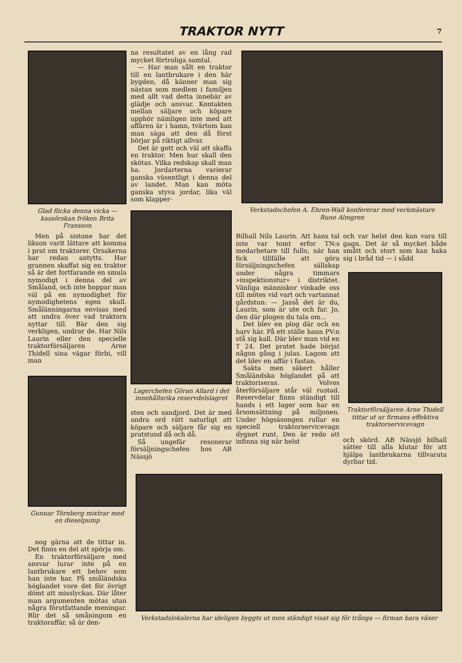TRAKTOR NYTT 7
Glad flicka denna vicka — kassörskan fröken Brita Fransson
Men på sistone har det likson varit lättare att komma i prat om traktorer. Orsakerna har redan antytts. Har grannen skaffat sig en traktor så är det fortfarande en smula nymodigt i denna del av Småland, och inte hoppar man väl på en nymodighet för nymodighetens egen skull. Smålänningarna envisas med att undra över vad traktorn nyttar till. Bär den sig verkligen, undrar de. Har Nils Laurin eller den specielle traktorförsäljaren Arne Thidell sina vägar förbi, vill man
Gunnar Törnberg mixtrar med en dieselpump
nog gärna att de tittar in. Det finns en del att spörja om.
En traktorförsäljare med ansvar lurar inte på en lantbrukare ett behov som han inte har. På småländska höglandet vore det för övrigt dömt att misslyckas. Där låter man argumenten mötas utan några förutfattande meningar. Blir det så småningom en traktoraffär, så är den-
na resultatet av en lång rad mycket förtroliga samtal.
— Har man sålt en traktor till en lantbrukare i den här bygden, då känner man sig nästan som medlem i familjen med allt vad detta innebär av glädje och ansvar. Kontakten mellan säljare och köpare upphör nämligen inte med att affären är i hamn, tvärtom kan man säga att den då först börjar på riktigt allvar.
Det är gott och väl att skaffa en traktor. Men hur skall den skötas. Vilka redskap skall man ha. Jordarterna varierar ganska väsentligt i denna del av landet. Man kan möta ganska styva jordar, lika väl som klapper-
Lagerchefen Göran Allard i det innehållsrika reservdelslagret
sten och sandjord. Det är med andra ord rätt naturligt att köpare och säljare får sig en pratstund då och då.
Så ungefär resonerar försäljningschefen hos AB Nässjö
Verkstadschefen A. Ehren-Wall konfererar med verkmästare Rune Almgren
Bilhall Nils Laurin. Att hans tal inte var tomt erfor TN:s medarbetare till fullo, när han fick tillfälle att göra försäljningschefen sällskap under några timmars »inspektionstur» i distriktet. Vänliga människor vinkade oss till mötes vid vart och vartannat gårdstun: — Jasså det är du, Laurin, som är ute och far. Jo, den där plogen du tala om...
Det blev en plog där och en harv här. På ett ställe hann PV:n stå sig kall. Där blev man vid en T 24. Det pratet hade börjat någon gång i julas. Lagom att det blev en affär i fastan.
Sakta men säkert håller Småländska höglandet på att traktoriseras. Volvos återförsäljare står väl rustad. Reservdelar finns ständigt till hands i ett lager som har en årsomsättning på miljonen. Under högsäsongen rullar en speciell traktorservicevagn dygnet runt. Den är redo att infinna sig när helst
och var helst den kan vara till gagn. Det är så mycket både smått och stort som kan haka sig i bråd tid — i sådd
Traktorförsäljaren Arne Thidell tittar ut ur firmans effektiva traktorservicevagn
och skörd. AB Nässjö bilhall sätter till alla klutar för att hjälpa lantbrukarna tillvarata dyrbar tid.
Verkstadslokalerna har ideligen byggts ut men ständigt visat sig för trånga — firman bara växer